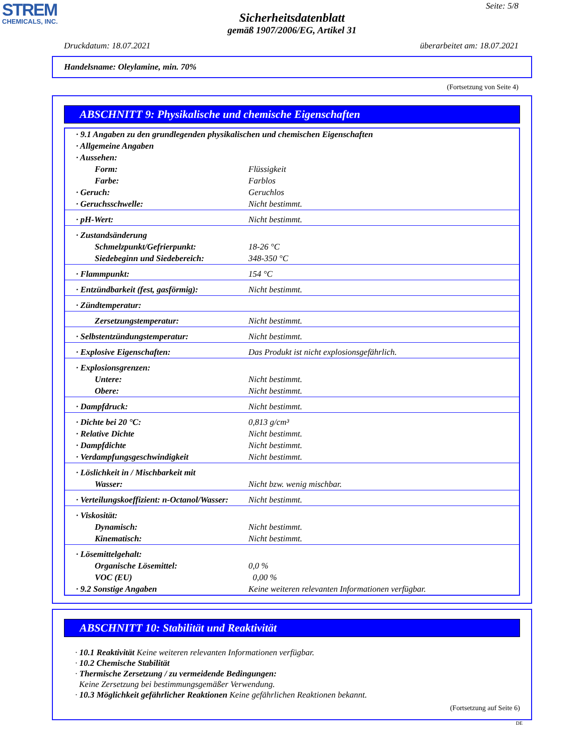STREM
CHEMICALS, INC.
Seite: 5/8
Sicherheitsdatenblatt
gemäß 1907/2006/EG, Artikel 31
Druckdatum: 18.07.2021 überarbeitet am: 18.07.2021
Handelsname: Oleylamine, min. 70%
(Fortsetzung von Seite 4)
ABSCHNITT 9: Physikalische und chemische Eigenschaften
| · 9.1 Angaben zu den grundlegenden physikalischen und chemischen Eigenschaften | |
| · Allgemeine Angaben | |
| · Aussehen: | |
| Form: | Flüssigkeit |
| Farbe: | Farblos |
| · Geruch: | Geruchlos |
| · Geruchsschwelle: | Nicht bestimmt. |
| · pH-Wert: | Nicht bestimmt. |
| · Zustandsänderung | |
| Schmelzpunkt/Gefrierpunkt: | 18-26 °C |
| Siedebeginn und Siedebereich: | 348-350 °C |
| · Flammpunkt: | 154 °C |
| · Entzündbarkeit (fest, gasförmig): | Nicht bestimmt. |
| · Zündtemperatur: | |
| Zersetzungstemperatur: | Nicht bestimmt. |
| · Selbstentzündungstemperatur: | Nicht bestimmt. |
| · Explosive Eigenschaften: | Das Produkt ist nicht explosionsgefährlich. |
| · Explosionsgrenzen: | |
| Untere: | Nicht bestimmt. |
| Obere: | Nicht bestimmt. |
| · Dampfdruck: | Nicht bestimmt. |
| · Dichte bei 20 °C: | 0,813 g/cm³ |
| · Relative Dichte | Nicht bestimmt. |
| · Dampfdichte | Nicht bestimmt. |
| · Verdampfungsgeschwindigkeit | Nicht bestimmt. |
| · Löslichkeit in / Mischbarkeit mit | |
| Wasser: | Nicht bzw. wenig mischbar. |
| · Verteilungskoeffizient: n-Octanol/Wasser: | Nicht bestimmt. |
| · Viskosität: | |
| Dynamisch: | Nicht bestimmt. |
| Kinematisch: | Nicht bestimmt. |
| · Lösemittelgehalt: | |
| Organische Lösemittel: | 0,0 % |
| VOC (EU) | 0,00 % |
| · 9.2 Sonstige Angaben | Keine weiteren relevanten Informationen verfügbar. |
ABSCHNITT 10: Stabilität und Reaktivität
· 10.1 Reaktivität Keine weiteren relevanten Informationen verfügbar.
· 10.2 Chemische Stabilität
· Thermische Zersetzung / zu vermeidende Bedingungen:
Keine Zersetzung bei bestimmungsgemäßer Verwendung.
· 10.3 Möglichkeit gefährlicher Reaktionen Keine gefährlichen Reaktionen bekannt.
(Fortsetzung auf Seite 6)
DE